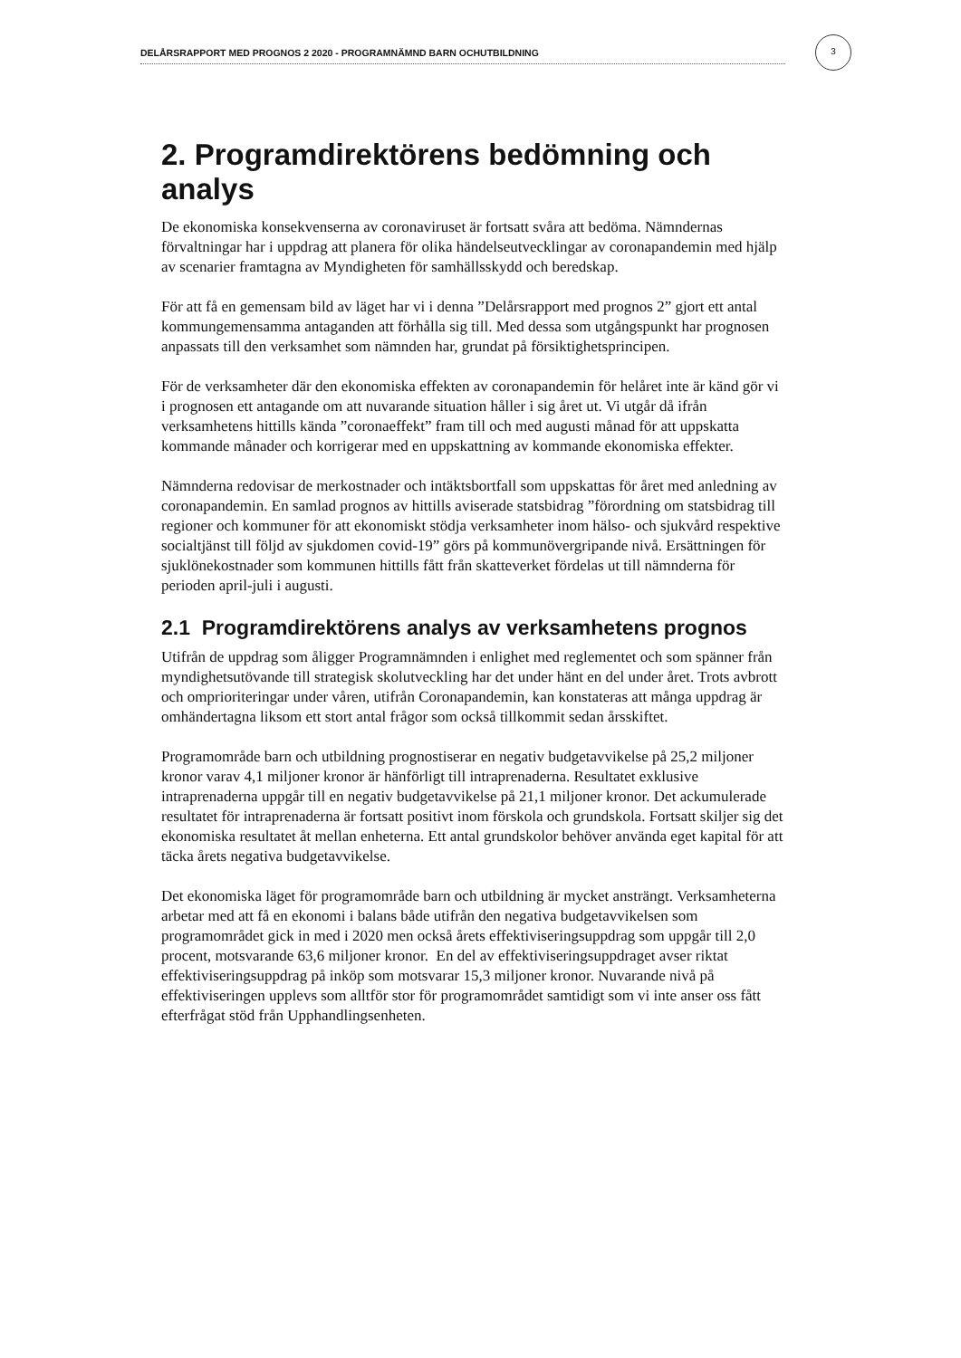DELÅRSRAPPORT MED PROGNOS 2 2020 - PROGRAMNÄMND BARN OCHUTBILDNING
3
2. Programdirektörens bedömning och analys
De ekonomiska konsekvenserna av coronaviruset är fortsatt svåra att bedöma. Nämndernas förvaltningar har i uppdrag att planera för olika händelseutvecklingar av coronapandemin med hjälp av scenarier framtagna av Myndigheten för samhällsskydd och beredskap.
För att få en gemensam bild av läget har vi i denna ”Delårsrapport med prognos 2” gjort ett antal kommungemensamma antaganden att förhålla sig till. Med dessa som utgångspunkt har prognosen anpassats till den verksamhet som nämnden har, grundat på försiktighetsprincipen.
För de verksamheter där den ekonomiska effekten av coronapandemin för helåret inte är känd gör vi i prognosen ett antagande om att nuvarande situation håller i sig året ut. Vi utgår då ifrån verksamhetens hittills kända ”coronaeffekt” fram till och med augusti månad för att uppskatta kommande månader och korrigerar med en uppskattning av kommande ekonomiska effekter.
Nämnderna redovisar de merkostnader och intäktsbortfall som uppskattas för året med anledning av coronapandemin. En samlad prognos av hittills aviserade statsbidrag ”förordning om statsbidrag till regioner och kommuner för att ekonomiskt stödja verksamheter inom hälso- och sjukvård respektive socialtjänst till följd av sjukdomen covid-19” görs på kommunövergripande nivå. Ersättningen för sjuklönekostnader som kommunen hittills fått från skatteverket fördelas ut till nämnderna för perioden april-juli i augusti.
2.1 Programdirektörens analys av verksamhetens prognos
Utifrån de uppdrag som åligger Programnämnden i enlighet med reglementet och som spänner från myndighetsutövande till strategisk skolutveckling har det under hänt en del under året. Trots avbrott och omprioriteringar under våren, utifrån Coronapandemin, kan konstateras att många uppdrag är omhändertagna liksom ett stort antal frågor som också tillkommit sedan årsskiftet.
Programområde barn och utbildning prognostiserar en negativ budgetavvikelse på 25,2 miljoner kronor varav 4,1 miljoner kronor är hänförligt till intraprenaderna. Resultatet exklusive intraprenaderna uppgår till en negativ budgetavvikelse på 21,1 miljoner kronor. Det ackumulerade resultatet för intraprenaderna är fortsatt positivt inom förskola och grundskola. Fortsatt skiljer sig det ekonomiska resultatet åt mellan enheterna. Ett antal grundskolor behöver använda eget kapital för att täcka årets negativa budgetavvikelse.
Det ekonomiska läget för programområde barn och utbildning är mycket ansträngt. Verksamheterna arbetar med att få en ekonomi i balans både utifrån den negativa budgetavvikelsen som programområdet gick in med i 2020 men också årets effektiviseringsuppdrag som uppgår till 2,0 procent, motsvarande 63,6 miljoner kronor. En del av effektiviseringsuppdraget avser riktat effektiviseringsuppdrag på inköp som motsvarar 15,3 miljoner kronor. Nuvarande nivå på effektiviseringen upplevs som alltför stor för programområdet samtidigt som vi inte anser oss fått efterfrågat stöd från Upphandlingsenheten.